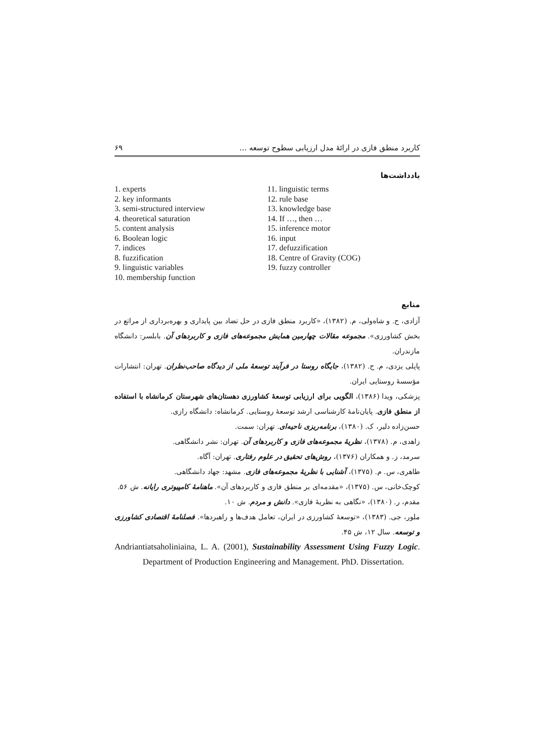کاربرد منطق فازی در ارائۀ مدل ارزیابی سطوح توسعه ... ۶۹
یادداشت‌ها
1. experts
2. key informants
3. semi-structured interview
4. theoretical saturation
5. content analysis
6. Boolean logic
7. indices
8. fuzzification
9. linguistic variables
10. membership function
11. linguistic terms
12. rule base
13. knowledge base
14. If …, then …
15. inference motor
16. input
17. defuzzification
18. Centre of Gravity (COG)
19. fuzzy controller
منابع
آزادی، ح. و شاه‌ولی، م. (۱۳۸۲)، «کاربرد منطق فازی در حل تضاد بین پایداری و بهره‌برداری از مراتع در بخش کشاورزی». مجموعه مقالات چهارمین همایش مجموعه‌های فازی و کاربردهای آن. بابلسر: دانشگاه مازندران.
پاپلی یزدی، م. ح. (۱۳۸۲)، جایگاه روستا در فرآیند توسعۀ ملی از دیدگاه صاحب‌نظران. تهران: انتشارات مؤسسۀ روستایی ایران.
پزشکی، ویدا (۱۳۸۶)، الگویی برای ارزیابی توسعۀ کشاورزی دهستان‌های شهرستان کرمانشاه با استفاده از منطق فازی. پایان‌نامۀ کارشناسی ارشد توسعۀ روستایی. کرمانشاه: دانشگاه رازی.
حسن‌زاده دلیر، ک. (۱۳۸۰)، برنامه‌ریزی ناحیه‌ای. تهران: سمت.
زاهدی، م. (۱۳۷۸)، نظریۀ مجموعه‌های فازی و کاربردهای آن. تهران: نشر دانشگاهی.
سرمد، ز. و همکاران (۱۳۷۶)، روش‌های تحقیق در علوم رفتاری. تهران: آگاه.
طاهری، س. م. (۱۳۷۵)، آشنایی با نظریۀ مجموعه‌های فازی. مشهد: جهاد دانشگاهی.
کوچک‌خانی، س. (۱۳۷۵)، «مقدمه‌ای بر منطق فازی و کاربردهای آن». ماهنامۀ کامپیوتری رایانه. ش ۵۶.
مقدم، ر. (۱۳۸۰)، «نگاهی به نظریۀ فازی». دانش و مردم. ش ۱۰.
ملور، جی. (۱۳۸۳)، «توسعۀ کشاورزی در ایران، تعامل هدف‌ها و راهبردها». فصلنامۀ اقتصادی کشاورزی و توسعه. سال ۱۲، ش ۴۵.
Andriantiatsaholiniaina, L. A. (2001), Sustainability Assessment Using Fuzzy Logic. Department of Production Engineering and Management. PhD. Dissertation.